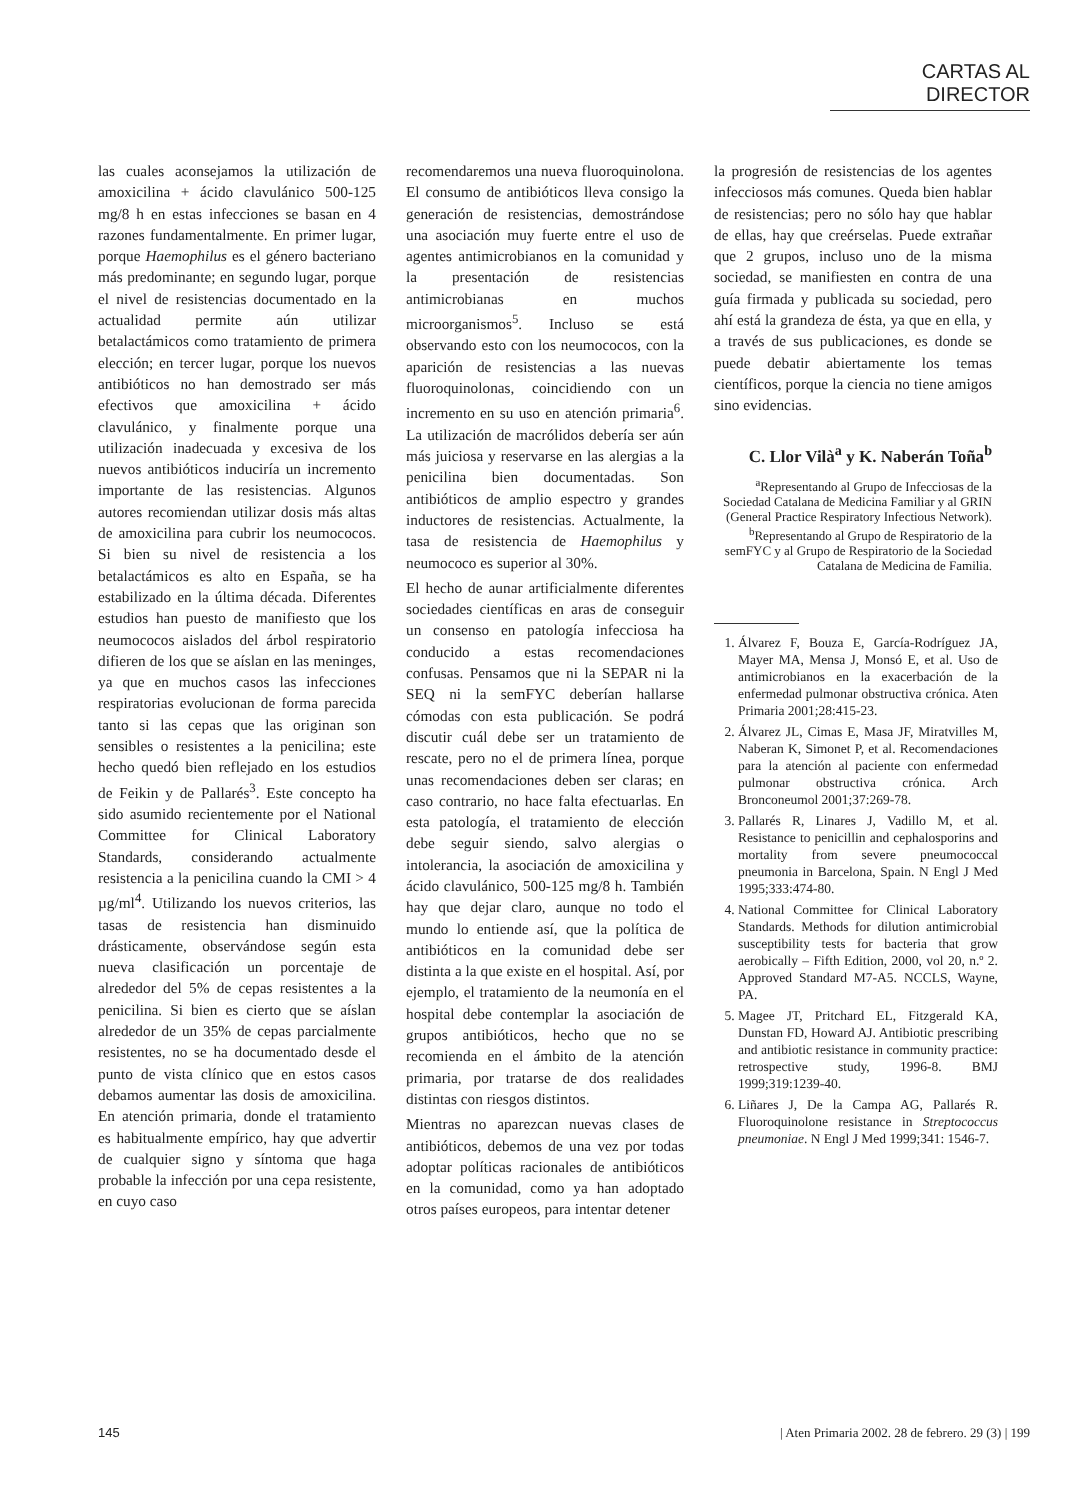CARTAS AL DIRECTOR
las cuales aconsejamos la utilización de amoxicilina + ácido clavulánico 500-125 mg/8 h en estas infecciones se basan en 4 razones fundamentalmente. En primer lugar, porque Haemophilus es el género bacteriano más predominante; en segundo lugar, porque el nivel de resistencias documentado en la actualidad permite aún utilizar betalactámicos como tratamiento de primera elección; en tercer lugar, porque los nuevos antibióticos no han demostrado ser más efectivos que amoxicilina + ácido clavulánico, y finalmente porque una utilización inadecuada y excesiva de los nuevos antibióticos induciría un incremento importante de las resistencias. Algunos autores recomiendan utilizar dosis más altas de amoxicilina para cubrir los neumococos. Si bien su nivel de resistencia a los betalactámicos es alto en España, se ha estabilizado en la última década. Diferentes estudios han puesto de manifiesto que los neumococos aislados del árbol respiratorio difieren de los que se aíslan en las meninges, ya que en muchos casos las infecciones respiratorias evolucionan de forma parecida tanto si las cepas que las originan son sensibles o resistentes a la penicilina; este hecho quedó bien reflejado en los estudios de Feikin y de Pallarés<sup>3</sup>. Este concepto ha sido asumido recientemente por el National Committee for Clinical Laboratory Standards, considerando actualmente resistencia a la penicilina cuando la CMI > 4 µg/ml<sup>4</sup>. Utilizando los nuevos criterios, las tasas de resistencia han disminuido drásticamente, observándose según esta nueva clasificación un porcentaje de alrededor del 5% de cepas resistentes a la penicilina. Si bien es cierto que se aíslan alrededor de un 35% de cepas parcialmente resistentes, no se ha documentado desde el punto de vista clínico que en estos casos debamos aumentar las dosis de amoxicilina. En atención primaria, donde el tratamiento es habitualmente empírico, hay que advertir de cualquier signo y síntoma que haga probable la infección por una cepa resistente, en cuyo caso
recomendaremos una nueva fluoroquinolona. El consumo de antibióticos lleva consigo la generación de resistencias, demostrándose una asociación muy fuerte entre el uso de agentes antimicrobianos en la comunidad y la presentación de resistencias antimicrobianas en muchos microorganismos<sup>5</sup>. Incluso se está observando esto con los neumococos, con la aparición de resistencias a las nuevas fluoroquinolonas, coincidiendo con un incremento en su uso en atención primaria<sup>6</sup>. La utilización de macrólidos debería ser aún más juiciosa y reservarse en las alergias a la penicilina bien documentadas. Son antibióticos de amplio espectro y grandes inductores de resistencias. Actualmente, la tasa de resistencia de Haemophilus y neumococo es superior al 30%.
El hecho de aunar artificialmente diferentes sociedades científicas en aras de conseguir un consenso en patología infecciosa ha conducido a estas recomendaciones confusas. Pensamos que ni la SEPAR ni la SEQ ni la semFYC deberían hallarse cómodas con esta publicación. Se podrá discutir cuál debe ser un tratamiento de rescate, pero no el de primera línea, porque unas recomendaciones deben ser claras; en caso contrario, no hace falta efectuarlas. En esta patología, el tratamiento de elección debe seguir siendo, salvo alergias o intolerancia, la asociación de amoxicilina y ácido clavulánico, 500-125 mg/8 h. También hay que dejar claro, aunque no todo el mundo lo entiende así, que la política de antibióticos en la comunidad debe ser distinta a la que existe en el hospital. Así, por ejemplo, el tratamiento de la neumonía en el hospital debe contemplar la asociación de grupos antibióticos, hecho que no se recomienda en el ámbito de la atención primaria, por tratarse de dos realidades distintas con riesgos distintos.
Mientras no aparezcan nuevas clases de antibióticos, debemos de una vez por todas adoptar políticas racionales de antibióticos en la comunidad, como ya han adoptado otros países europeos, para intentar detener
la progresión de resistencias de los agentes infecciosos más comunes. Queda bien hablar de resistencias; pero no sólo hay que hablar de ellas, hay que creérselas. Puede extrañar que 2 grupos, incluso uno de la misma sociedad, se manifiesten en contra de una guía firmada y publicada su sociedad, pero ahí está la grandeza de ésta, ya que en ella, y a través de sus publicaciones, es donde se puede debatir abiertamente los temas científicos, porque la ciencia no tiene amigos sino evidencias.
C. Llor Vilà<sup>a</sup> y K. Naberán Toña<sup>b</sup>
<sup>a</sup> Representando al Grupo de Infecciosas de la Sociedad Catalana de Medicina Familiar y al GRIN (General Practice Respiratory Infectious Network).
<sup>b</sup> Representando al Grupo de Respiratorio de la semFYC y al Grupo de Respiratorio de la Sociedad Catalana de Medicina de Familia.
1. Álvarez F, Bouza E, García-Rodríguez JA, Mayer MA, Mensa J, Monsó E, et al. Uso de antimicrobianos en la exacerbación de la enfermedad pulmonar obstructiva crónica. Aten Primaria 2001;28:415-23.
2. Álvarez JL, Cimas E, Masa JF, Miratvilles M, Naberan K, Simonet P, et al. Recomendaciones para la atención al paciente con enfermedad pulmonar obstructiva crónica. Arch Bronconeumol 2001;37:269-78.
3. Pallarés R, Linares J, Vadillo M, et al. Resistance to penicillin and cephalosporins and mortality from severe pneumococcal pneumonia in Barcelona, Spain. N Engl J Med 1995;333:474-80.
4. National Committee for Clinical Laboratory Standards. Methods for dilution antimicrobial susceptibility tests for bacteria that grow aerobically – Fifth Edition, 2000, vol 20, n.º 2. Approved Standard M7-A5. NCCLS, Wayne, PA.
5. Magee JT, Pritchard EL, Fitzgerald KA, Dunstan FD, Howard AJ. Antibiotic prescribing and antibiotic resistance in community practice: retrospective study, 1996-8. BMJ 1999;319:1239-40.
6. Liñares J, De la Campa AG, Pallarés R. Fluoroquinolone resistance in Streptococcus pneumoniae. N Engl J Med 1999;341: 1546-7.
145 | Aten Primaria 2002. 28 de febrero. 29 (3) | 199